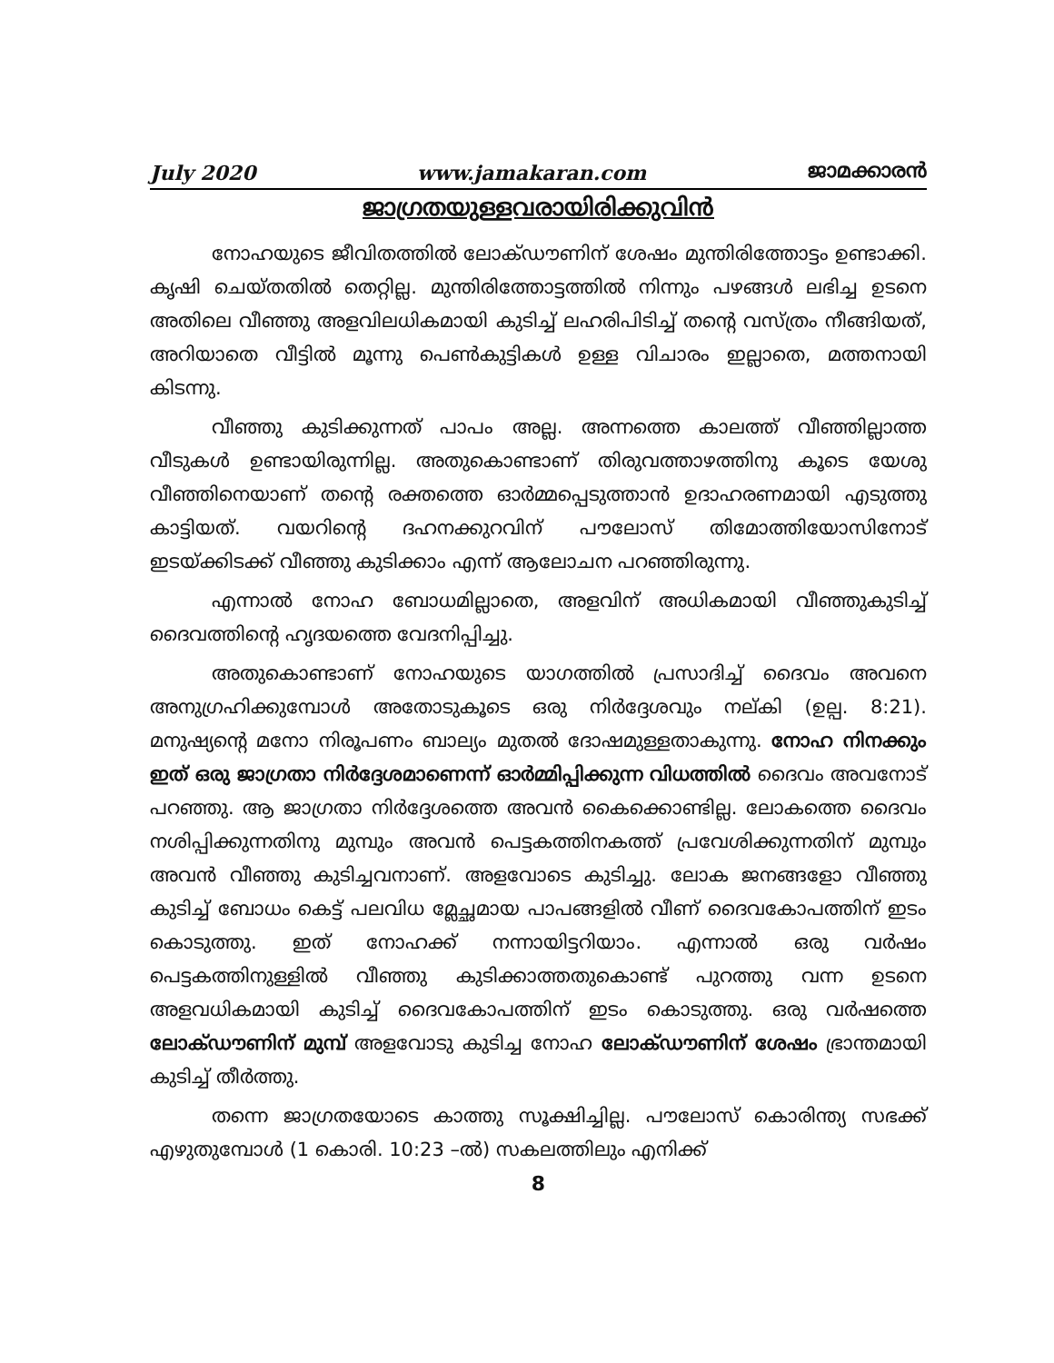July 2020 www.jamakaran.com ജാമക്കാരൻ
ജാഗ്രതയുള്ളവരായിരിക്കുവിൻ
നോഹയുടെ ജീവിതത്തിൽ ലോക്ഡൗണിന് ശേഷം മുന്തിരിത്തോട്ടം ഉണ്ടാക്കി. കൃഷി ചെയ്തതിൽ തെറ്റില്ല. മുന്തിരിത്തോട്ടത്തിൽ നിന്നും പഴങ്ങൾ ലഭിച്ച ഉടനെ അതിലെ വീഞ്ഞു അളവിലധികമായി കുടിച്ച് ലഹരിപിടിച്ച് തന്റെ വസ്ത്രം നീങ്ങിയത്, അറിയാതെ വീട്ടിൽ മൂന്നു പെൺകുട്ടികൾ ഉള്ള വിചാരം ഇല്ലാതെ, മത്തനായി കിടന്നു.
വീഞ്ഞു കുടിക്കുന്നത് പാപം അല്ല. അന്നത്തെ കാലത്ത് വീഞ്ഞില്ലാത്ത വീടുകൾ ഉണ്ടായിരുന്നില്ല. അതുകൊണ്ടാണ് തിരുവത്താഴത്തിനു കൂടെ യേശു വീഞ്ഞിനെയാണ് തന്റെ രക്തത്തെ ഓർമ്മപ്പെടുത്താൻ ഉദാഹരണമായി എടുത്തു കാട്ടിയത്. വയറിന്റെ ദഹനക്കുറവിന് പൗലോസ് തിമോത്തിയോസിനോട് ഇടയ്ക്കിടക്ക് വീഞ്ഞു കുടിക്കാം എന്ന് ആലോചന പറഞ്ഞിരുന്നു.
എന്നാൽ നോഹ ബോധമില്ലാതെ, അളവിന് അധികമായി വീഞ്ഞുകുടിച്ച് ദൈവത്തിന്റെ ഹൃദയത്തെ വേദനിപ്പിച്ചു.
അതുകൊണ്ടാണ് നോഹയുടെ യാഗത്തിൽ പ്രസാദിച്ച് ദൈവം അവനെ അനുഗ്രഹിക്കുമ്പോൾ അതോടുകൂടെ ഒരു നിർദ്ദേശവും നല്കി (ഉല്പ. 8:21). മനുഷ്യന്റെ മനോ നിരൂപണം ബാല്യം മുതൽ ദോഷമുള്ളതാകുന്നു. നോഹ നിനക്കും ഇത് ഒരു ജാഗ്രതാ നിർദ്ദേശമാണെന്ന് ഓർമ്മിപ്പിക്കുന്ന വിധത്തിൽ ദൈവം അവനോട് പറഞ്ഞു. ആ ജാഗ്രതാ നിർദ്ദേശത്തെ അവൻ കൈക്കൊണ്ടില്ല. ലോകത്തെ ദൈവം നശിപ്പിക്കുന്നതിനു മുമ്പും അവൻ പെട്ടകത്തിനകത്ത് പ്രവേശിക്കുന്നതിന് മുമ്പും അവൻ വീഞ്ഞു കുടിച്ചവനാണ്. അളവോടെ കുടിച്ചു. ലോക ജനങ്ങളോ വീഞ്ഞു കുടിച്ച് ബോധം കെട്ട് പലവിധ മ്ലേച്ഛമായ പാപങ്ങളിൽ വീണ് ദൈവകോപത്തിന് ഇടം കൊടുത്തു. ഇത് നോഹക്ക് നന്നായിട്ടറിയാം. എന്നാൽ ഒരു വർഷം പെട്ടകത്തിനുള്ളിൽ വീഞ്ഞു കുടിക്കാത്തതുകൊണ്ട് പുറത്തു വന്ന ഉടനെ അളവധികമായി കുടിച്ച് ദൈവകോപത്തിന് ഇടം കൊടുത്തു. ഒരു വർഷത്തെ ലോക്ഡൗണിന് മുമ്പ് അളവോടു കുടിച്ച നോഹ ലോക്ഡൗണിന് ശേഷം ഭ്രാന്തമായി കുടിച്ച് തീർത്തു.
തന്നെ ജാഗ്രതയോടെ കാത്തു സൂക്ഷിച്ചില്ല. പൗലോസ് കൊരിന്ത്യ സഭക്ക് എഴുതുമ്പോൾ (1 കൊരി. 10:23 –ൽ) സകലത്തിലും എനിക്ക്
8